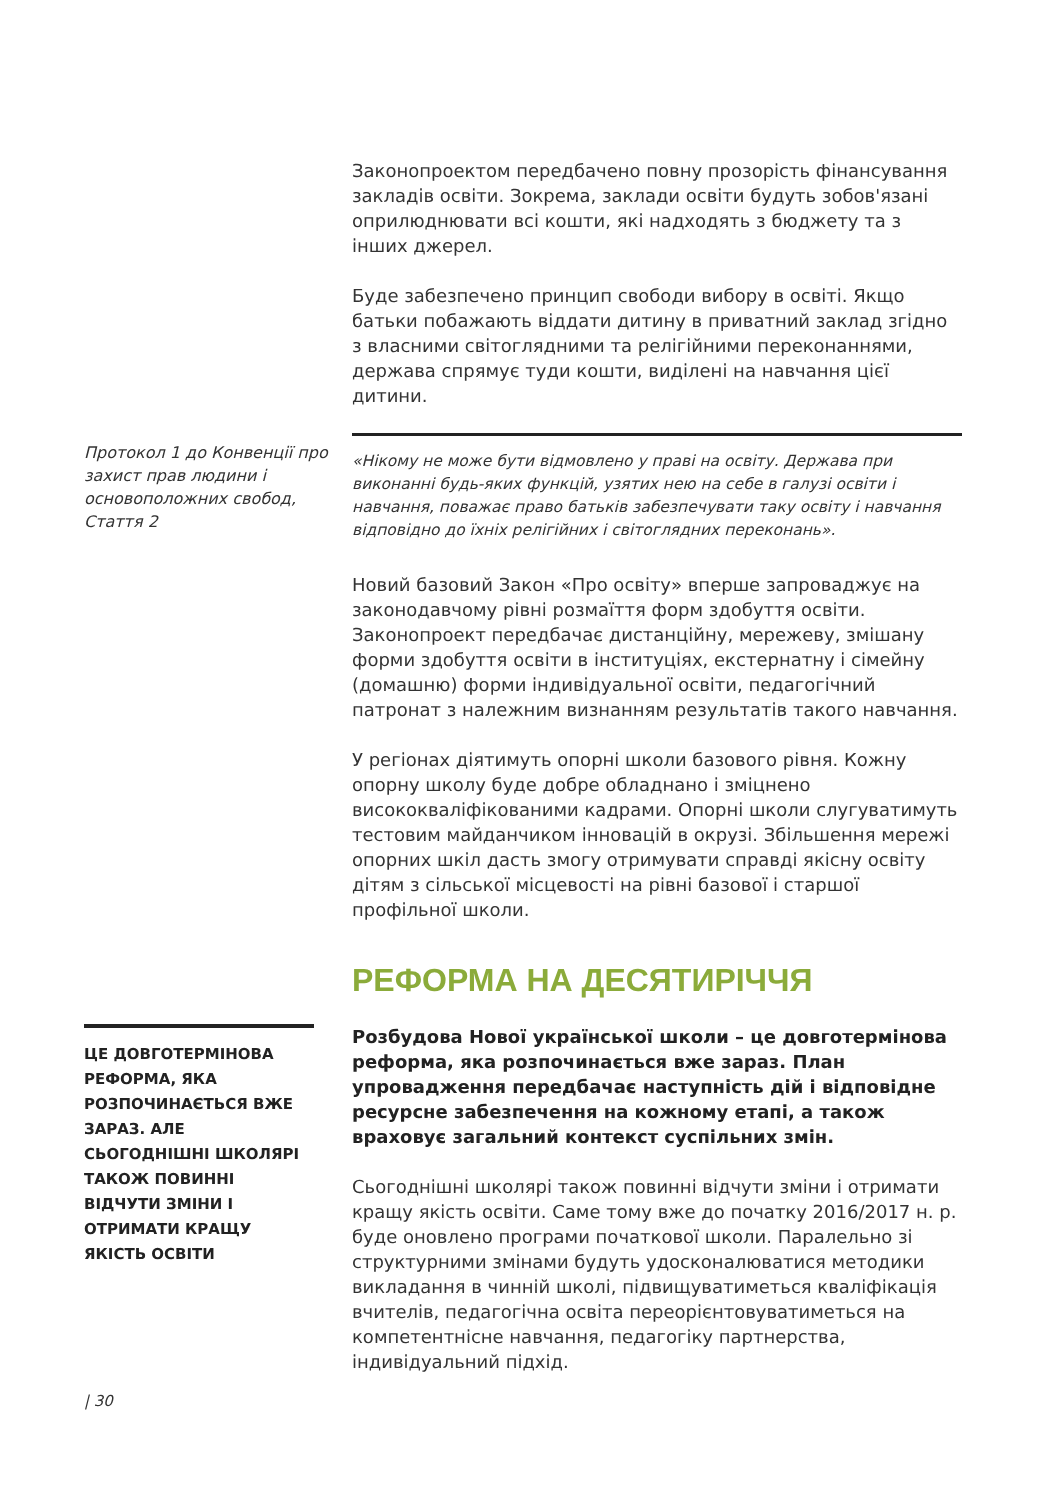Законопроектом передбачено повну прозорість фінансування закладів освіти. Зокрема, заклади освіти будуть зобов'язані оприлюднювати всі кошти, які надходять з бюджету та з інших джерел.
Буде забезпечено принцип свободи вибору в освіті. Якщо батьки побажають віддати дитину в приватний заклад згідно з власними світоглядними та релігійними переконаннями, держава спрямує туди кошти, виділені на навчання цієї дитини.
Протокол 1 до Конвенції про захист прав людини і основоположних свобод, Стаття 2
«Нікому не може бути відмовлено у праві на освіту. Держава при виконанні будь-яких функцій, узятих нею на себе в галузі освіти і навчання, поважає право батьків забезпечувати таку освіту і навчання відповідно до їхніх релігійних і світоглядних переконань».
Новий базовий Закон «Про освіту» вперше запроваджує на законодавчому рівні розмаїття форм здобуття освіти. Законопроект передбачає дистанційну, мережеву, змішану форми здобуття освіти в інституціях, екстернатну і сімейну (домашню) форми індивідуальної освіти, педагогічний патронат з належним визнанням результатів такого навчання.
У регіонах діятимуть опорні школи базового рівня. Кожну опорну школу буде добре обладнано і зміцнено висококваліфікованими кадрами. Опорні школи слугуватимуть тестовим майданчиком інновацій в окрузі. Збільшення мережі опорних шкіл дасть змогу отримувати справді якісну освіту дітям з сільської місцевості на рівні базової і старшої профільної школи.
РЕФОРМА НА ДЕСЯТИРІЧЧЯ
ЦЕ ДОВГОТЕРМІНОВА РЕФОРМА, ЯКА РОЗПОЧИНАЄТЬСЯ ВЖЕ ЗАРАЗ. АЛЕ СЬОГОДНІШНІ ШКОЛЯРІ ТАКОЖ ПОВИННІ ВІДЧУТИ ЗМІНИ І ОТРИМАТИ КРАЩУ ЯКІСТЬ ОСВІТИ
Розбудова Нової української школи – це довготермінова реформа, яка розпочинається вже зараз. План упровадження передбачає наступність дій і відповідне ресурсне забезпечення на кожному етапі, а також враховує загальний контекст суспільних змін.
Сьогоднішні школярі також повинні відчути зміни і отримати кращу якість освіти. Саме тому вже до початку 2016/2017 н. р. буде оновлено програми початкової школи. Паралельно зі структурними змінами будуть удосконалюватися методики викладання в чинній школі, підвищуватиметься кваліфікація вчителів, педагогічна освіта переорієнтовуватиметься на компетентнісне навчання, педагогіку партнерства, індивідуальний підхід.
| 30